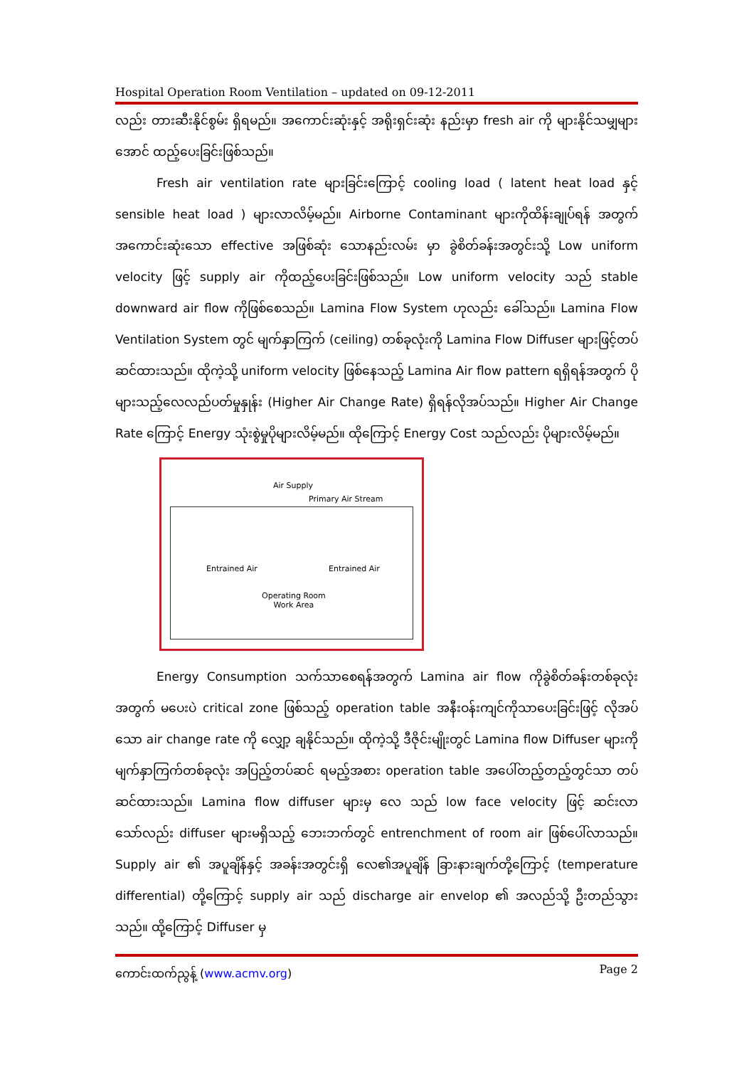Hospital Operation Room Ventilation – updated on 09-12-2011
လည်း တားဆီးနိုင်စွမ်း ရှိရမည်။ အကောင်းဆုံးနှင့် အရိုးရှင်းဆုံး နည်းမှာ fresh air ကို များနိုင်သမျှများအောင် ထည့်ပေးခြင်းဖြစ်သည်။
Fresh air ventilation rate များခြင်းကြောင့် cooling load ( latent heat load နှင့် sensible heat load ) များလာလိမ့်မည်။ Airborne Contaminant များကိုထိန်းချုပ်ရန် အတွက်အကောင်းဆုံးသော effective အဖြစ်ဆုံး သောနည်းလမ်း မှာ ခွဲစိတ်ခန်းအတွင်းသို့ Low uniform velocity ဖြင့် supply air ကိုထည့်ပေးခြင်းဖြစ်သည်။ Low uniform velocity သည် stable downward air flow ကိုဖြစ်စေသည်။ Lamina Flow System ဟုလည်း ခေါ်သည်။ Lamina Flow Ventilation System တွင် မျက်နှာကြက် (ceiling) တစ်ခုလုံးကို Lamina Flow Diffuser များဖြင့်တပ်ဆင်ထားသည်။ ထိုကဲ့သို့ uniform velocity ဖြစ်နေသည့် Lamina Air flow pattern ရရှိရန်အတွက် ပိုများသည့်လေလည်ပတ်မှုနှုန်း (Higher Air Change Rate) ရှိရန်လိုအပ်သည်။ Higher Air Change Rate ကြောင့် Energy သုံးစွဲမှုပိုများလိမ့်မည်။ ထိုကြောင့် Energy Cost သည်လည်း ပိုများလိမ့်မည်။
Air Supply
Primary Air Stream
Entrained Air Entrained Air
Operating Room
Work Area
Energy Consumption သက်သာစေရန်အတွက် Lamina air flow ကိုခွဲစိတ်ခန်းတစ်ခုလုံးအတွက် မပေးပဲ critical zone ဖြစ်သည့် operation table အနီးဝန်းကျင်ကိုသာပေးခြင်းဖြင့် လိုအပ်သော air change rate ကို လျှော့ ချနိုင်သည်။ ထိုကဲ့သို့ ဒီဇိုင်းမျိုးတွင် Lamina flow Diffuser များကို မျက်နှာကြက်တစ်ခုလုံး အပြည့်တပ်ဆင် ရမည့်အစား operation table အပေါ်တည့်တည့်တွင်သာ တပ်ဆင်ထားသည်။ Lamina flow diffuser များမှ လေ သည် low face velocity ဖြင့် ဆင်းလာသော်လည်း diffuser များမရှိသည့် ဘေးဘက်တွင် entrenchment of room air ဖြစ်ပေါ်လာသည်။ Supply air ၏ အပူချိန်နှင့် အခန်းအတွင်းရှိ လေ၏အပူချိန် ခြားနားချက်တို့ကြောင့် (temperature differential) တို့ကြောင့် supply air သည် discharge air envelop ၏ အလည်သို့ ဦးတည်သွား သည်။ ထို့ကြောင့် Diffuser မှ
ကောင်းထက်ညွန့် (www.acmv.org) Page 2